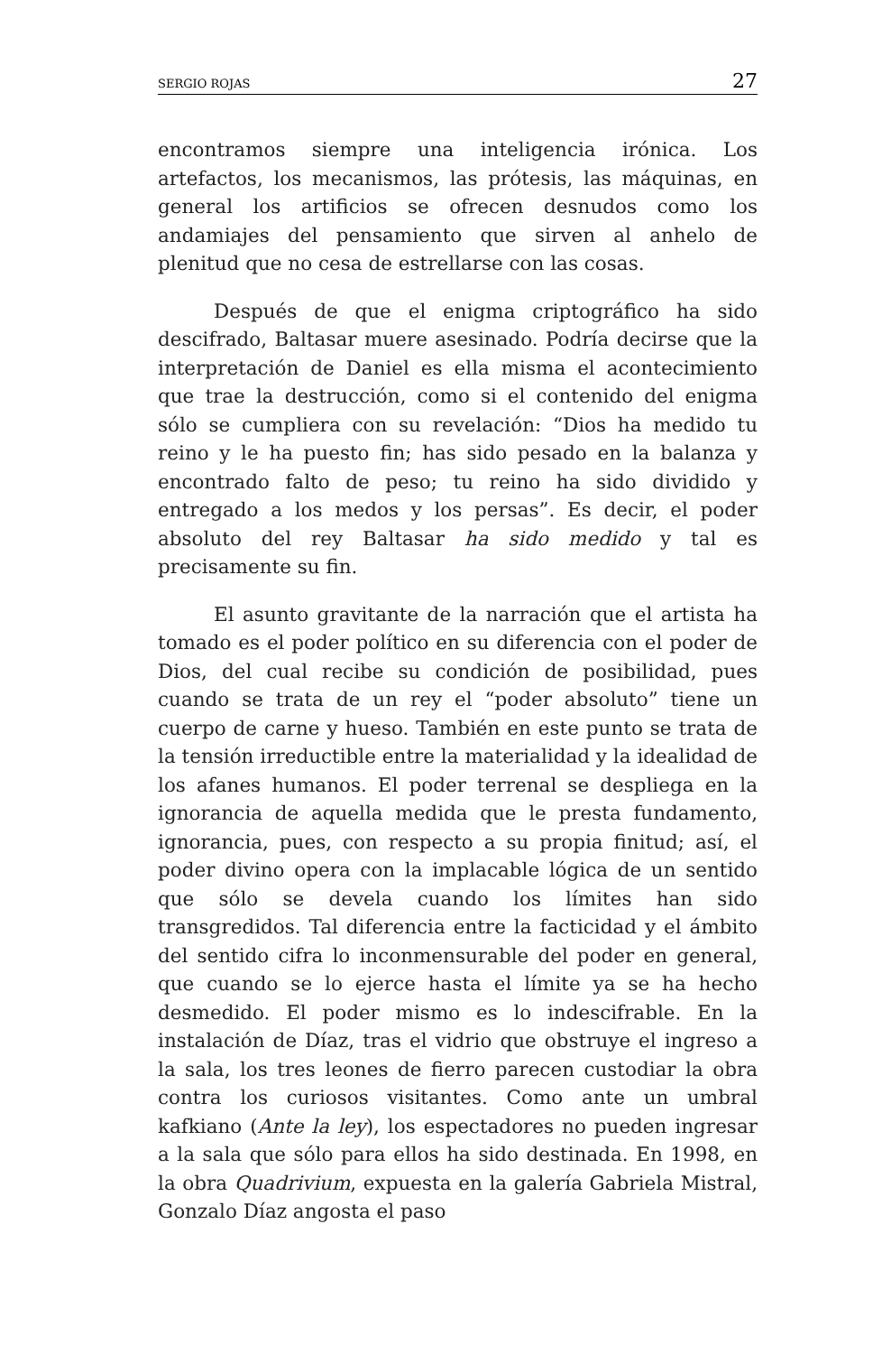SERGIO ROJAS 27
encontramos siempre una inteligencia irónica. Los artefactos, los mecanismos, las prótesis, las máquinas, en general los artificios se ofrecen desnudos como los andamiajes del pensamiento que sirven al anhelo de plenitud que no cesa de estrellarse con las cosas.
Después de que el enigma criptográfico ha sido descifrado, Baltasar muere asesinado. Podría decirse que la interpretación de Daniel es ella misma el acontecimiento que trae la destrucción, como si el contenido del enigma sólo se cumpliera con su revelación: “Dios ha medido tu reino y le ha puesto fin; has sido pesado en la balanza y encontrado falto de peso; tu reino ha sido dividido y entregado a los medos y los persas”. Es decir, el poder absoluto del rey Baltasar ha sido medido y tal es precisamente su fin.
El asunto gravitante de la narración que el artista ha tomado es el poder político en su diferencia con el poder de Dios, del cual recibe su condición de posibilidad, pues cuando se trata de un rey el “poder absoluto” tiene un cuerpo de carne y hueso. También en este punto se trata de la tensión irreductible entre la materialidad y la idealidad de los afanes humanos. El poder terrenal se despliega en la ignorancia de aquella medida que le presta fundamento, ignorancia, pues, con respecto a su propia finitud; así, el poder divino opera con la implacable lógica de un sentido que sólo se devela cuando los límites han sido transgredidos. Tal diferencia entre la facticidad y el ámbito del sentido cifra lo inconmensurable del poder en general, que cuando se lo ejerce hasta el límite ya se ha hecho desmedido. El poder mismo es lo indescifrable. En la instalación de Díaz, tras el vidrio que obstruye el ingreso a la sala, los tres leones de fierro parecen custodiar la obra contra los curiosos visitantes. Como ante un umbral kafkiano (Ante la ley), los espectadores no pueden ingresar a la sala que sólo para ellos ha sido destinada. En 1998, en la obra Quadrivium, expuesta en la galería Gabriela Mistral, Gonzalo Díaz angosta el paso